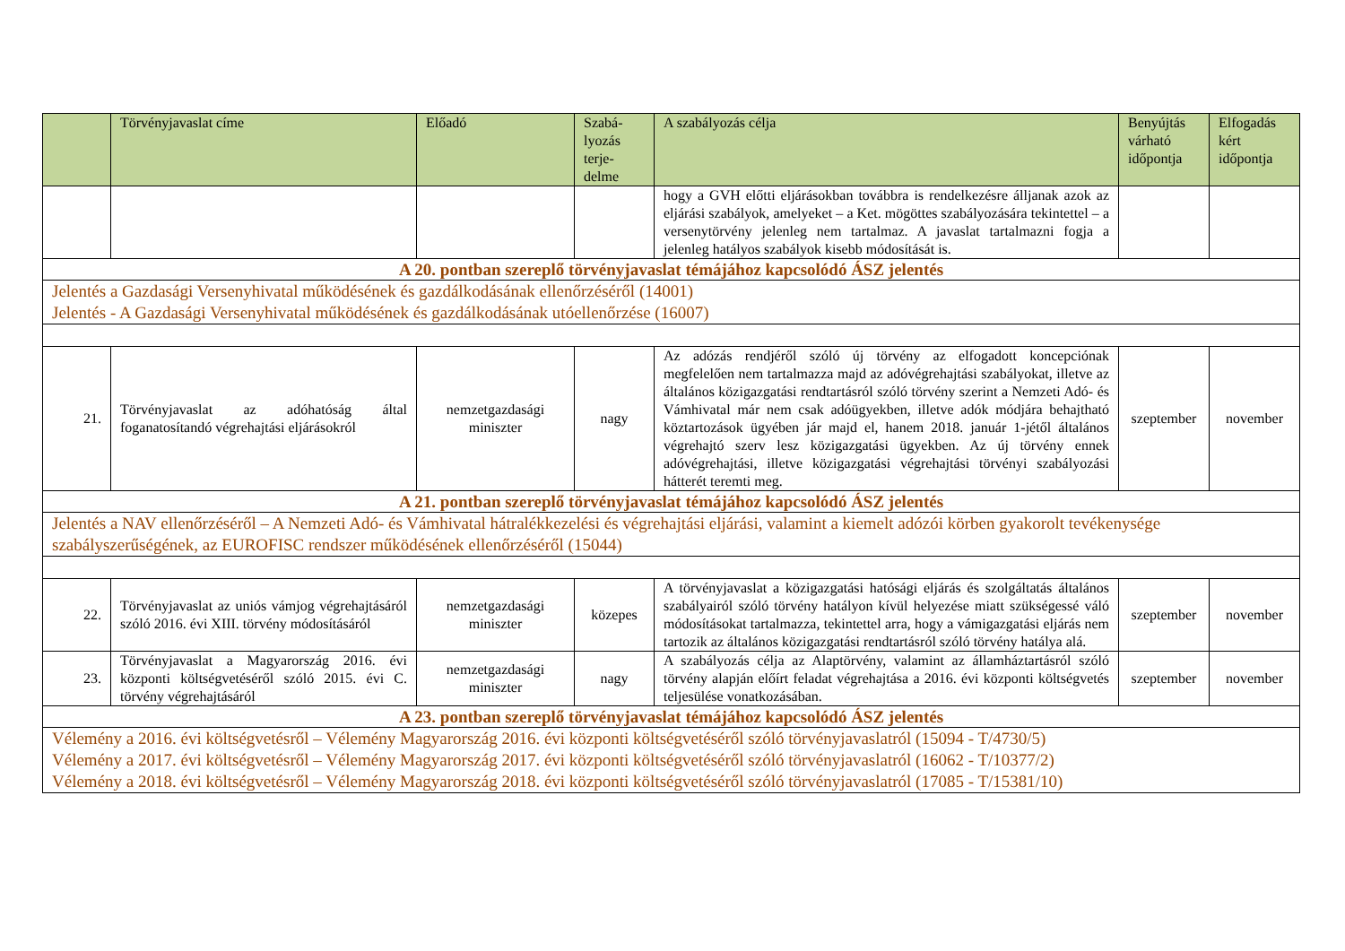| | Törvényjavaslat címe | Előadó | Szabá- lyozás terje- delme | A szabályozás célja | Benyújtás várható időpontja | Elfogadás kért időpontja |
| --- | --- | --- | --- | --- | --- | --- |
| | | | | hogy a GVH előtti eljárásokban továbbra is rendelkezésre álljanak azok az eljárási szabályok, amelyeket – a Ket. mögöttes szabályozására tekintettel – a versenytörvény jelenleg nem tartalmaz. A javaslat tartalmazni fogja a jelenleg hatályos szabályok kisebb módosítását is. | | |
| A 20. pontban szereplő törvényjavaslat témájához kapcsolódó ÁSZ jelentés | | | | | | |
| Jelentés a Gazdasági Versenyhivatal működésének és gazdálkodásának ellenőrzéséről (14001) Jelentés - A Gazdasági Versenyhivatal működésének és gazdálkodásának utóellenőrzése (16007) | | | | | | |
| 21. | Törvényjavaslat az adóhatóság által foganatosítandó végrehajtási eljárásokról | nemzetgazdasági miniszter | nagy | Az adózás rendjéről szóló új törvény az elfogadott koncepciónak megfelelően nem tartalmazza majd az adóvégrehajtási szabályokat, illetve az általános közigazgatási rendtartásról szóló törvény szerint a Nemzeti Adó- és Vámhivatal már nem csak adóügyekben, illetve adók módjára behajtható köztartozások ügyében jár majd el, hanem 2018. január 1-jétől általános végrehajtó szerv lesz közigazgatási ügyekben. Az új törvény ennek adóvégrehajtási, illetve közigazgatási végrehajtási törvényi szabályozási hátterét teremti meg. | szeptember | november |
| A 21. pontban szereplő törvényjavaslat témájához kapcsolódó ÁSZ jelentés | | | | | | |
| Jelentés a NAV ellenőrzéséről – A Nemzeti Adó- és Vámhivatal hátralékkezelési és végrehajtási eljárási, valamint a kiemelt adózói körben gyakorolt tevékenysége szabályszerűségének, az EUROFISC rendszer működésének ellenőrzéséről (15044) | | | | | | |
| 22. | Törvényjavaslat az uniós vámjog végrehajtásáról szóló 2016. évi XIII. törvény módosításáról | nemzetgazdasági miniszter | közepes | A törvényjavaslat a közigazgatási hatósági eljárás és szolgáltatás általános szabályairól szóló törvény hatályon kívül helyezése miatt szükségessé váló módosításokat tartalmazza, tekintettel arra, hogy a vámigazgatási eljárás nem tartozik az általános közigazgatási rendtartásról szóló törvény hatálya alá. | szeptember | november |
| 23. | Törvényjavaslat a Magyarország 2016. évi központi költségvetéséről szóló 2015. évi C. törvény végrehajtásáról | nemzetgazdasági miniszter | nagy | A szabályozás célja az Alaptörvény, valamint az államháztartásról szóló törvény alapján előírt feladat végrehajtása a 2016. évi központi költségvetés teljesülése vonatkozásában. | szeptember | november |
| A 23. pontban szereplő törvényjavaslat témájához kapcsolódó ÁSZ jelentés | | | | | | |
| Vélemény a 2016. évi költségvetésről – Vélemény Magyarország 2016. évi központi költségvetéséről szóló törvényjavaslatról (15094 - T/4730/5) Vélemény a 2017. évi költségvetésről – Vélemény Magyarország 2017. évi központi költségvetéséről szóló törvényjavaslatról (16062 - T/10377/2) Vélemény a 2018. évi költségvetésről – Vélemény Magyarország 2018. évi központi költségvetéséről szóló törvényjavaslatról (17085 - T/15381/10) | | | | | | |